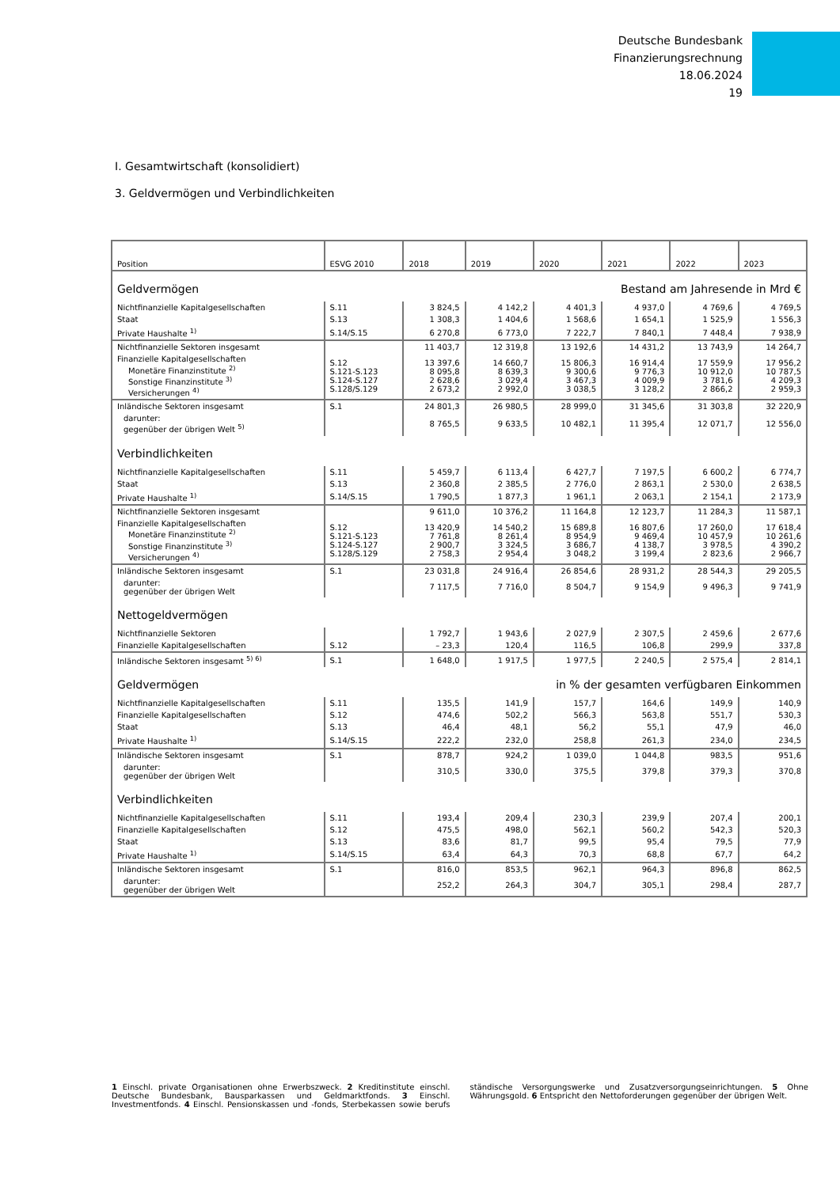Deutsche Bundesbank
Finanzierungsrechnung
18.06.2024
19
I. Gesamtwirtschaft (konsolidiert)
3. Geldvermögen und Verbindlichkeiten
| Position | ESVG 2010 | 2018 | 2019 | 2020 | 2021 | 2022 | 2023 |
| --- | --- | --- | --- | --- | --- | --- | --- |
| Geldvermögen | | | Bestand am Jahresende in Mrd € | | | | |
| Nichtfinanzielle Kapitalgesellschaften | S.11 | 3 824,5 | 4 142,2 | 4 401,3 | 4 937,0 | 4 769,6 | 4 769,5 |
| Staat | S.13 | 1 308,3 | 1 404,6 | 1 568,6 | 1 654,1 | 1 525,9 | 1 556,3 |
| Private Haushalte <sup>1)</sup> | S.14/S.15 | 6 270,8 | 6 773,0 | 7 222,7 | 7 840,1 | 7 448,4 | 7 938,9 |
| Nichtfinanzielle Sektoren insgesamt | | 11 403,7 | 12 319,8 | 13 192,6 | 14 431,2 | 13 743,9 | 14 264,7 |
| Finanzielle Kapitalgesellschaften Monetäre Finanzinstitute <sup>2)</sup> Sonstige Finanzinstitute <sup>3)</sup> Versicherungen <sup>4)</sup> | S.12 S.121-S.123 S.124-S.127 S.128/S.129 | 13 397,6 8 095,8 2 628,6 2 673,2 | 14 660,7 8 639,3 3 029,4 2 992,0 | 15 806,3 9 300,6 3 467,3 3 038,5 | 16 914,4 9 776,3 4 009,9 3 128,2 | 17 559,9 10 912,0 3 781,6 2 866,2 | 17 956,2 10 787,5 4 209,3 2 959,3 |
| Inländische Sektoren insgesamt | S.1 | 24 801,3 | 26 980,5 | 28 999,0 | 31 345,6 | 31 303,8 | 32 220,9 |
| darunter: gegenüber der übrigen Welt <sup>5)</sup> | | 8 765,5 | 9 633,5 | 10 482,1 | 11 395,4 | 12 071,7 | 12 556,0 |
| Verbindlichkeiten | | | | | | | |
| Nichtfinanzielle Kapitalgesellschaften | S.11 | 5 459,7 | 6 113,4 | 6 427,7 | 7 197,5 | 6 600,2 | 6 774,7 |
| Staat | S.13 | 2 360,8 | 2 385,5 | 2 776,0 | 2 863,1 | 2 530,0 | 2 638,5 |
| Private Haushalte <sup>1)</sup> | S.14/S.15 | 1 790,5 | 1 877,3 | 1 961,1 | 2 063,1 | 2 154,1 | 2 173,9 |
| Nichtfinanzielle Sektoren insgesamt | | 9 611,0 | 10 376,2 | 11 164,8 | 12 123,7 | 11 284,3 | 11 587,1 |
| Finanzielle Kapitalgesellschaften Monetäre Finanzinstitute <sup>2)</sup> Sonstige Finanzinstitute <sup>3)</sup> Versicherungen <sup>4)</sup> | S.12 S.121-S.123 S.124-S.127 S.128/S.129 | 13 420,9 7 761,8 2 900,7 2 758,3 | 14 540,2 8 261,4 3 324,5 2 954,4 | 15 689,8 8 954,9 3 686,7 3 048,2 | 16 807,6 9 469,4 4 138,7 3 199,4 | 17 260,0 10 457,9 3 978,5 2 823,6 | 17 618,4 10 261,6 4 390,2 2 966,7 |
| Inländische Sektoren insgesamt | S.1 | 23 031,8 | 24 916,4 | 26 854,6 | 28 931,2 | 28 544,3 | 29 205,5 |
| darunter: gegenüber der übrigen Welt | | 7 117,5 | 7 716,0 | 8 504,7 | 9 154,9 | 9 496,3 | 9 741,9 |
| Nettogeldvermögen | | | | | | | |
| Nichtfinanzielle Sektoren | | 1 792,7 | 1 943,6 | 2 027,9 | 2 307,5 | 2 459,6 | 2 677,6 |
| Finanzielle Kapitalgesellschaften | S.12 | – 23,3 | 120,4 | 116,5 | 106,8 | 299,9 | 337,8 |
| Inländische Sektoren insgesamt <sup>5) 6)</sup> | S.1 | 1 648,0 | 1 917,5 | 1 977,5 | 2 240,5 | 2 575,4 | 2 814,1 |
| Geldvermögen | | | in % der gesamten verfügbaren Einkommen | | | | |
| Nichtfinanzielle Kapitalgesellschaften | S.11 | 135,5 | 141,9 | 157,7 | 164,6 | 149,9 | 140,9 |
| Finanzielle Kapitalgesellschaften | S.12 | 474,6 | 502,2 | 566,3 | 563,8 | 551,7 | 530,3 |
| Staat | S.13 | 46,4 | 48,1 | 56,2 | 55,1 | 47,9 | 46,0 |
| Private Haushalte <sup>1)</sup> | S.14/S.15 | 222,2 | 232,0 | 258,8 | 261,3 | 234,0 | 234,5 |
| Inländische Sektoren insgesamt | S.1 | 878,7 | 924,2 | 1 039,0 | 1 044,8 | 983,5 | 951,6 |
| darunter: gegenüber der übrigen Welt | | 310,5 | 330,0 | 375,5 | 379,8 | 379,3 | 370,8 |
| Verbindlichkeiten | | | | | | | |
| Nichtfinanzielle Kapitalgesellschaften | S.11 | 193,4 | 209,4 | 230,3 | 239,9 | 207,4 | 200,1 |
| Finanzielle Kapitalgesellschaften | S.12 | 475,5 | 498,0 | 562,1 | 560,2 | 542,3 | 520,3 |
| Staat | S.13 | 83,6 | 81,7 | 99,5 | 95,4 | 79,5 | 77,9 |
| Private Haushalte <sup>1)</sup> | S.14/S.15 | 63,4 | 64,3 | 70,3 | 68,8 | 67,7 | 64,2 |
| Inländische Sektoren insgesamt | S.1 | 816,0 | 853,5 | 962,1 | 964,3 | 896,8 | 862,5 |
| darunter: gegenüber der übrigen Welt | | 252,2 | 264,3 | 304,7 | 305,1 | 298,4 | 287,7 |
1 Einschl. private Organisationen ohne Erwerbszweck. 2 Kreditinstitute einschl. Deutsche Bundesbank, Bausparkassen und Geldmarktfonds. 3 Einschl. Investmentfonds. 4 Einschl. Pensionskassen und -fonds, Sterbekassen sowie berufs ständische Versorgungswerke und Zusatzversorgungseinrichtungen. 5 Ohne Währungsgold. 6 Entspricht den Nettoforderungen gegenüber der übrigen Welt.